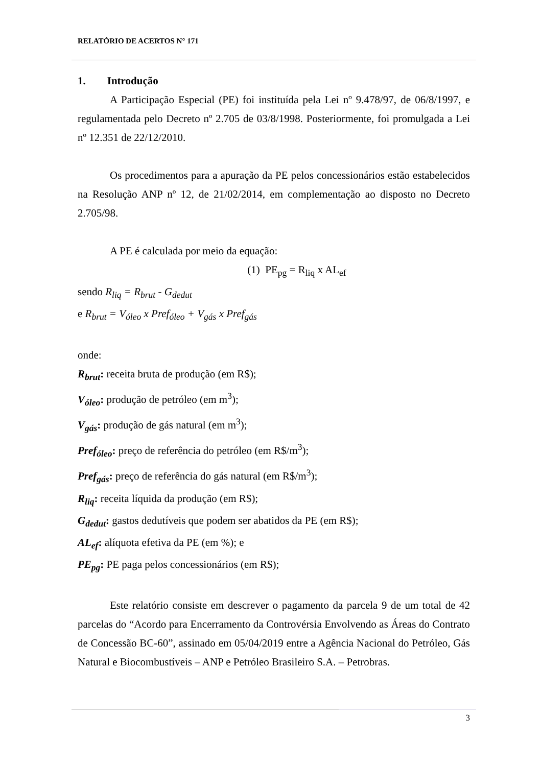RELATÓRIO DE ACERTOS N° 171
1. Introdução
A Participação Especial (PE) foi instituída pela Lei nº 9.478/97, de 06/8/1997, e regulamentada pelo Decreto nº 2.705 de 03/8/1998. Posteriormente, foi promulgada a Lei nº 12.351 de 22/12/2010.
Os procedimentos para a apuração da PE pelos concessionários estão estabelecidos na Resolução ANP nº 12, de 21/02/2014, em complementação ao disposto no Decreto 2.705/98.
A PE é calculada por meio da equação:
(1) PE<sub>pg</sub> = R<sub>liq</sub> x AL<sub>ef</sub>
sendo R<sub>liq</sub> = R<sub>brut</sub> - G<sub>dedut</sub>
e R<sub>brut</sub> = V<sub>óleo</sub> x Pref<sub>óleo</sub> + V<sub>gás</sub> x Pref<sub>gás</sub>
onde:
R<sub>brut</sub>: receita bruta de produção (em R$);
V<sub>óleo</sub>: produção de petróleo (em m<sup>3</sup>);
V<sub>gás</sub>: produção de gás natural (em m<sup>3</sup>);
Pref<sub>óleo</sub>: preço de referência do petróleo (em R$/m<sup>3</sup>);
Pref<sub>gás</sub>: preço de referência do gás natural (em R$/m<sup>3</sup>);
R<sub>liq</sub>: receita líquida da produção (em R$);
G<sub>dedut</sub>: gastos dedutíveis que podem ser abatidos da PE (em R$);
AL<sub>ef</sub>: alíquota efetiva da PE (em %); e
PE<sub>pg</sub>: PE paga pelos concessionários (em R$);
Este relatório consiste em descrever o pagamento da parcela 9 de um total de 42 parcelas do “Acordo para Encerramento da Controvérsia Envolvendo as Áreas do Contrato de Concessão BC-60”, assinado em 05/04/2019 entre a Agência Nacional do Petróleo, Gás Natural e Biocombustíveis – ANP e Petróleo Brasileiro S.A. – Petrobras.
3